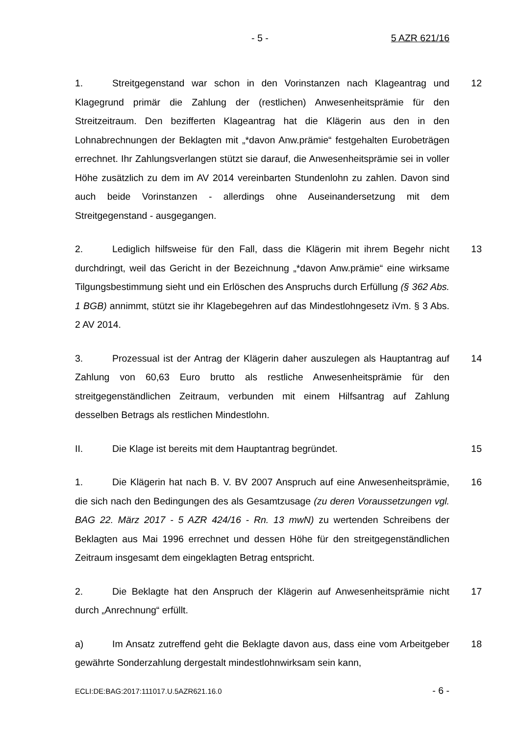- 5 - 5 AZR 621/16
1. Streitgegenstand war schon in den Vorinstanzen nach Klageantrag und Klagegrund primär die Zahlung der (restlichen) Anwesenheitsprämie für den Streitzeitraum. Den bezifferten Klageantrag hat die Klägerin aus den in den Lohnabrechnungen der Beklagten mit „*davon Anw.prämie“ festgehalten Euro­beträgen errechnet. Ihr Zahlungsverlangen stützt sie darauf, die Anwesenheits­prämie sei in voller Höhe zusätzlich zu dem im AV 2014 vereinbarten Stunden­lohn zu zahlen. Davon sind auch beide Vorinstanzen - allerdings ohne Ausei­nandersetzung mit dem Streitgegenstand - ausgegangen.
12
2. Lediglich hilfsweise für den Fall, dass die Klägerin mit ihrem Begehr nicht durchdringt, weil das Gericht in der Bezeichnung „*davon Anw.prämie“ eine wirksame Tilgungsbestimmung sieht und ein Erlöschen des Anspruchs durch Erfüllung (§ 362 Abs. 1 BGB) annimmt, stützt sie ihr Klagebegehren auf das Mindestlohngesetz iVm. § 3 Abs. 2 AV 2014.
13
3. Prozessual ist der Antrag der Klägerin daher auszulegen als Hauptan­trag auf Zahlung von 60,63 Euro brutto als restliche Anwesenheitsprämie für den streitgegenständlichen Zeitraum, verbunden mit einem Hilfsantrag auf Zah­lung desselben Betrags als restlichen Mindestlohn.
14
II. Die Klage ist bereits mit dem Hauptantrag begründet. 15
1. Die Klägerin hat nach B. V. BV 2007 Anspruch auf eine Anwesenheits­prämie, die sich nach den Bedingungen des als Gesamtzusage (zu deren Vo­raussetzungen vgl. BAG 22. März 2017 - 5 AZR 424/16 - Rn. 13 mwN) zu wer­tenden Schreibens der Beklagten aus Mai 1996 errechnet und dessen Höhe für den streitgegenständlichen Zeitraum insgesamt dem eingeklagten Betrag ent­spricht.
16
2. Die Beklagte hat den Anspruch der Klägerin auf Anwesenheitsprämie nicht durch „Anrechnung“ erfüllt.
17
a) Im Ansatz zutreffend geht die Beklagte davon aus, dass eine vom Ar­beitgeber gewährte Sonderzahlung dergestalt mindestlohnwirksam sein kann,
18
ECLI:DE:BAG:2017:111017.U.5AZR621.16.0 - 6 -